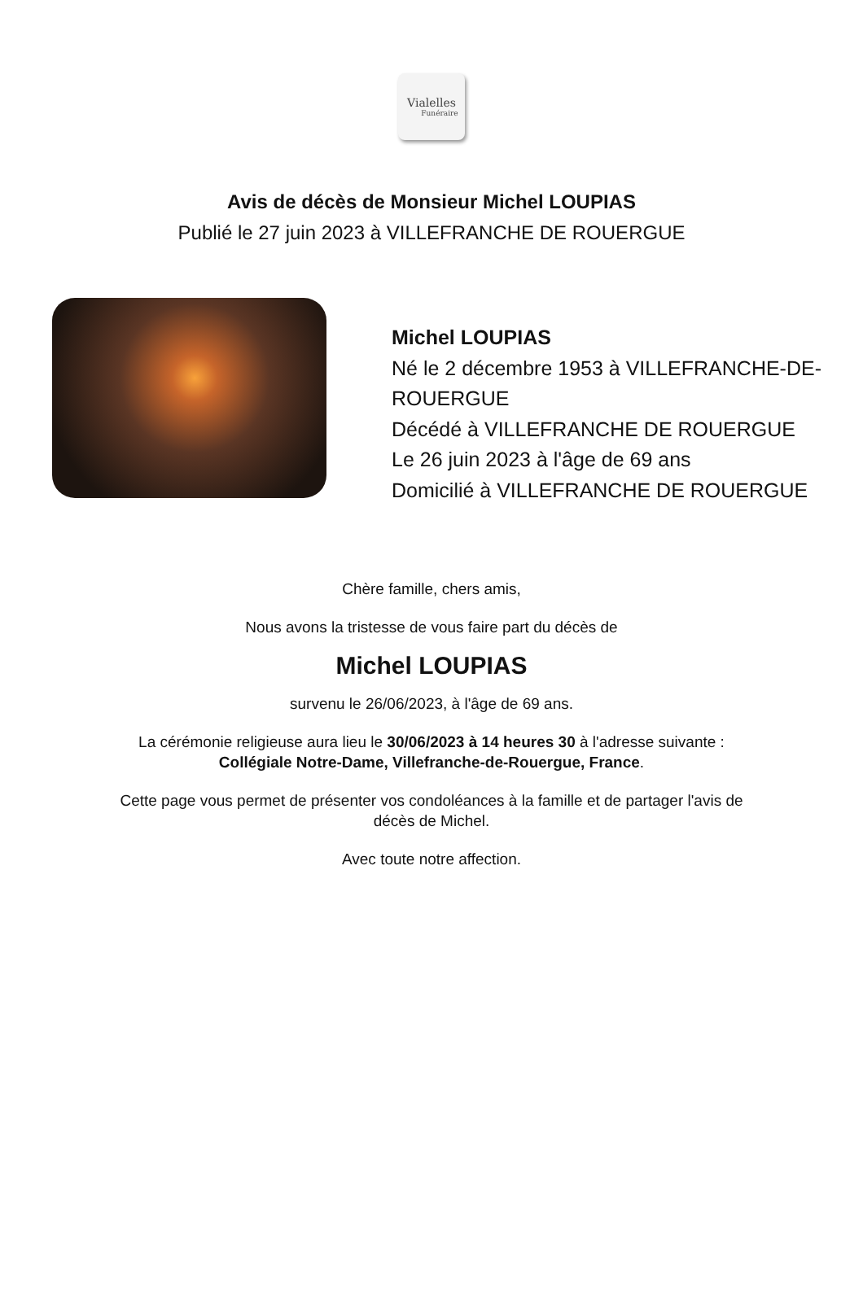Vialelles
Funéraire
Avis de décès de Monsieur Michel LOUPIAS
Publié le 27 juin 2023 à VILLEFRANCHE DE ROUERGUE
Michel LOUPIAS
Né le 2 décembre 1953 à VILLEFRANCHE-DE-ROUERGUE
Décédé à VILLEFRANCHE DE ROUERGUE
Le 26 juin 2023 à l'âge de 69 ans
Domicilié à VILLEFRANCHE DE ROUERGUE
Chère famille, chers amis,
Nous avons la tristesse de vous faire part du décès de
Michel LOUPIAS
survenu le 26/06/2023, à l'âge de 69 ans.
La cérémonie religieuse aura lieu le 30/06/2023 à 14 heures 30 à l'adresse suivante :
Collégiale Notre-Dame, Villefranche-de-Rouergue, France.
Cette page vous permet de présenter vos condoléances à la famille et de partager l'avis de
décès de Michel.
Avec toute notre affection.